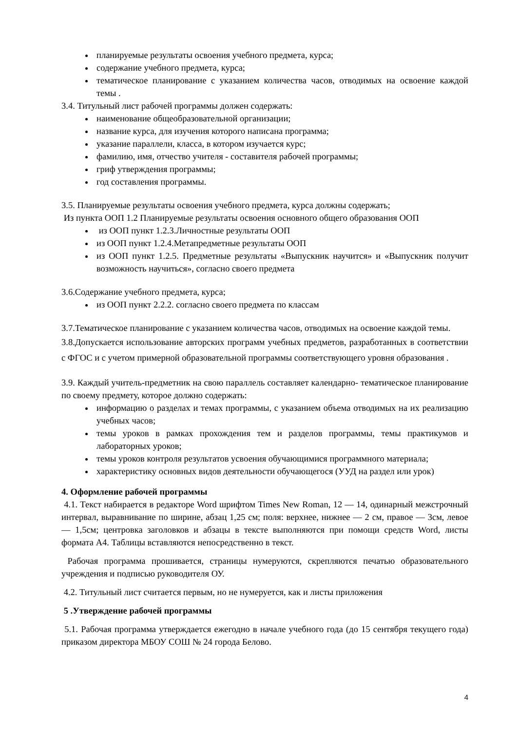планируемые результаты освоения учебного предмета, курса;
содержание учебного предмета, курса;
тематическое планирование с указанием количества часов, отводимых на освоение каждой темы .
3.4. Титульный лист рабочей программы должен содержать:
наименование общеобразовательной организации;
название курса, для изучения которого написана программа;
указание параллели, класса, в котором изучается курс;
фамилию, имя, отчество учителя - составителя рабочей программы;
гриф утверждения программы;
год составления программы.
3.5. Планируемые результаты освоения учебного предмета, курса должны содержать;
Из пункта ООП 1.2 Планируемые результаты освоения основного общего образования ООП
из ООП пункт 1.2.3.Личностные результаты ООП
из ООП пункт 1.2.4.Метапредметные результаты ООП
из ООП пункт 1.2.5. Предметные результаты «Выпускник научится» и «Выпускник получит возможность научиться», согласно своего предмета
3.6.Содержание учебного предмета, курса;
из ООП пункт 2.2.2. согласно своего предмета по классам
3.7.Тематическое планирование с указанием количества часов, отводимых на освоение каждой темы.
3.8.Допускается использование авторских программ учебных предметов, разработанных в соответствии с ФГОС и с учетом примерной образовательной программы соответствующего уровня образования .
3.9. Каждый учитель-предметник на свою параллель составляет календарно- тематическое планирование по своему предмету, которое должно содержать:
информацию о разделах и темах программы, с указанием объема отводимых на их реализацию учебных часов;
темы уроков в рамках прохождения тем и разделов программы, темы практикумов и лабораторных уроков;
темы уроков контроля результатов усвоения обучающимися программного материала;
характеристику основных видов деятельности обучающегося (УУД на раздел или урок)
4. Оформление рабочей программы
4.1. Текст набирается в редакторе Word шрифтом Times New Roman, 12 — 14, одинарный межстрочный интервал, выравнивание по ширине, абзац 1,25 см; поля: верхнее, нижнее — 2 см, правое — 3см, левое — 1,5см; центровка заголовков и абзацы в тексте выполняются при помощи средств Word, листы формата А4. Таблицы вставляются непосредственно в текст.
Рабочая программа прошивается, страницы нумеруются, скрепляются печатью образовательного учреждения и подписью руководителя ОУ.
4.2. Титульный лист считается первым, но не нумеруется, как и листы приложения
5 .Утверждение рабочей программы
5.1. Рабочая программа утверждается ежегодно в начале учебного года (до 15 сентября текущего года) приказом директора МБОУ СОШ № 24 города Белово.
4